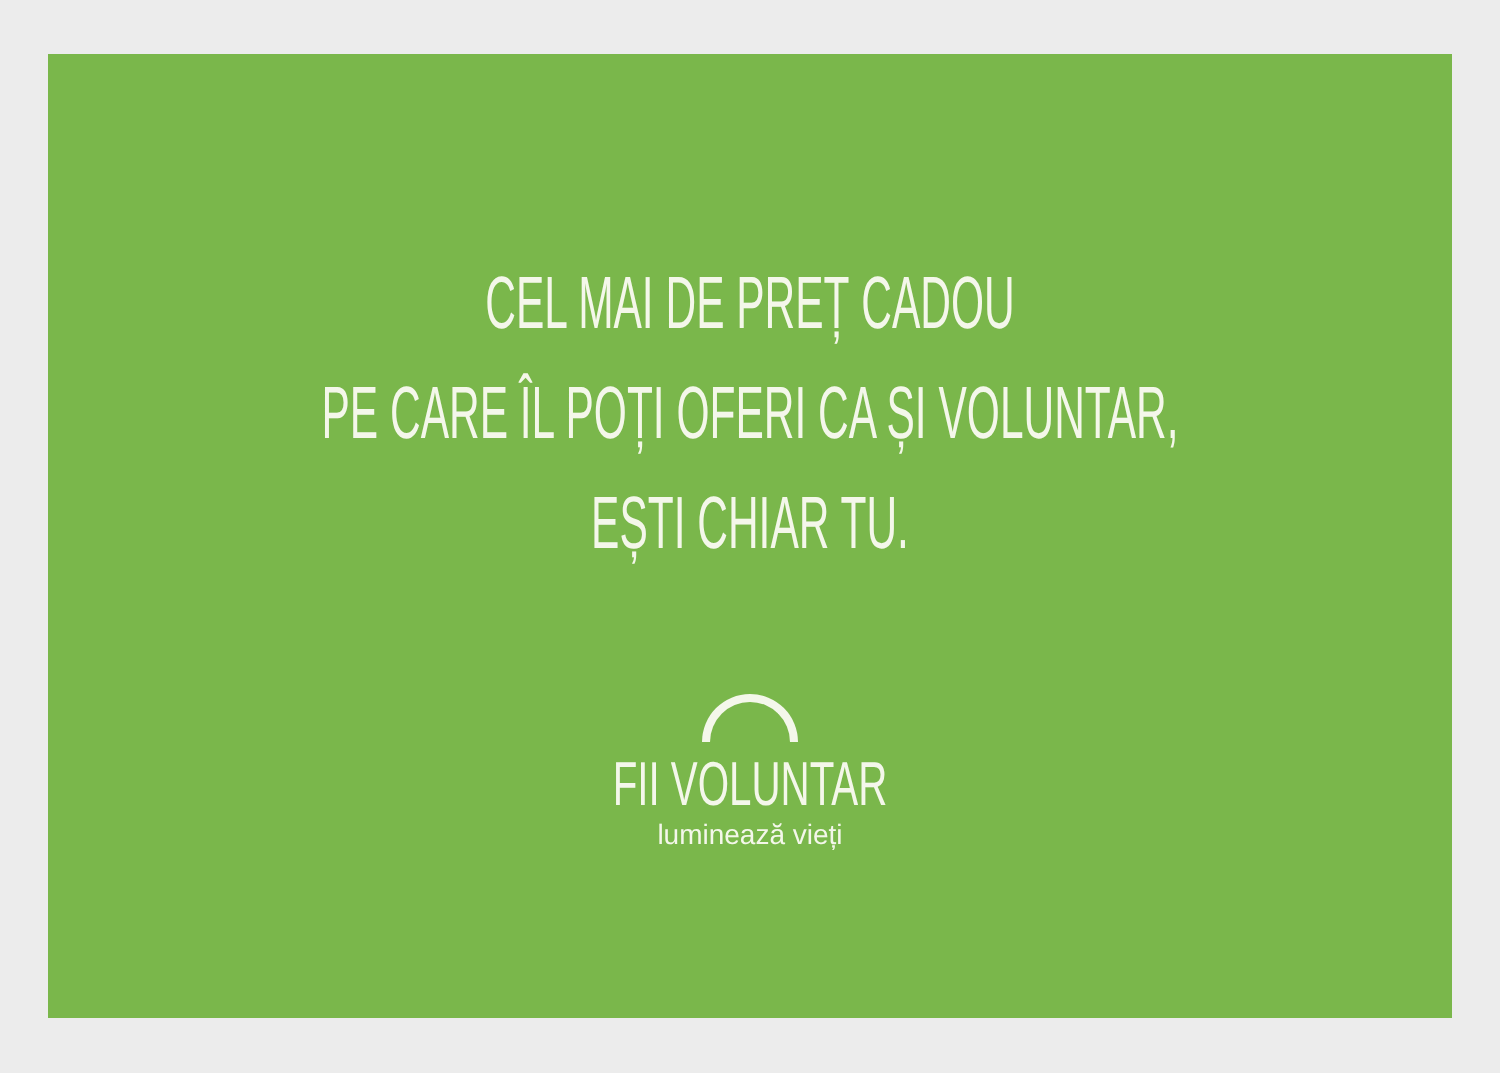CEL MAI DE PREȚ CADOU
PE CARE ÎL POȚI OFERI CA ȘI VOLUNTAR,
EȘTI CHIAR TU.
FII VOLUNTAR
luminează vieți